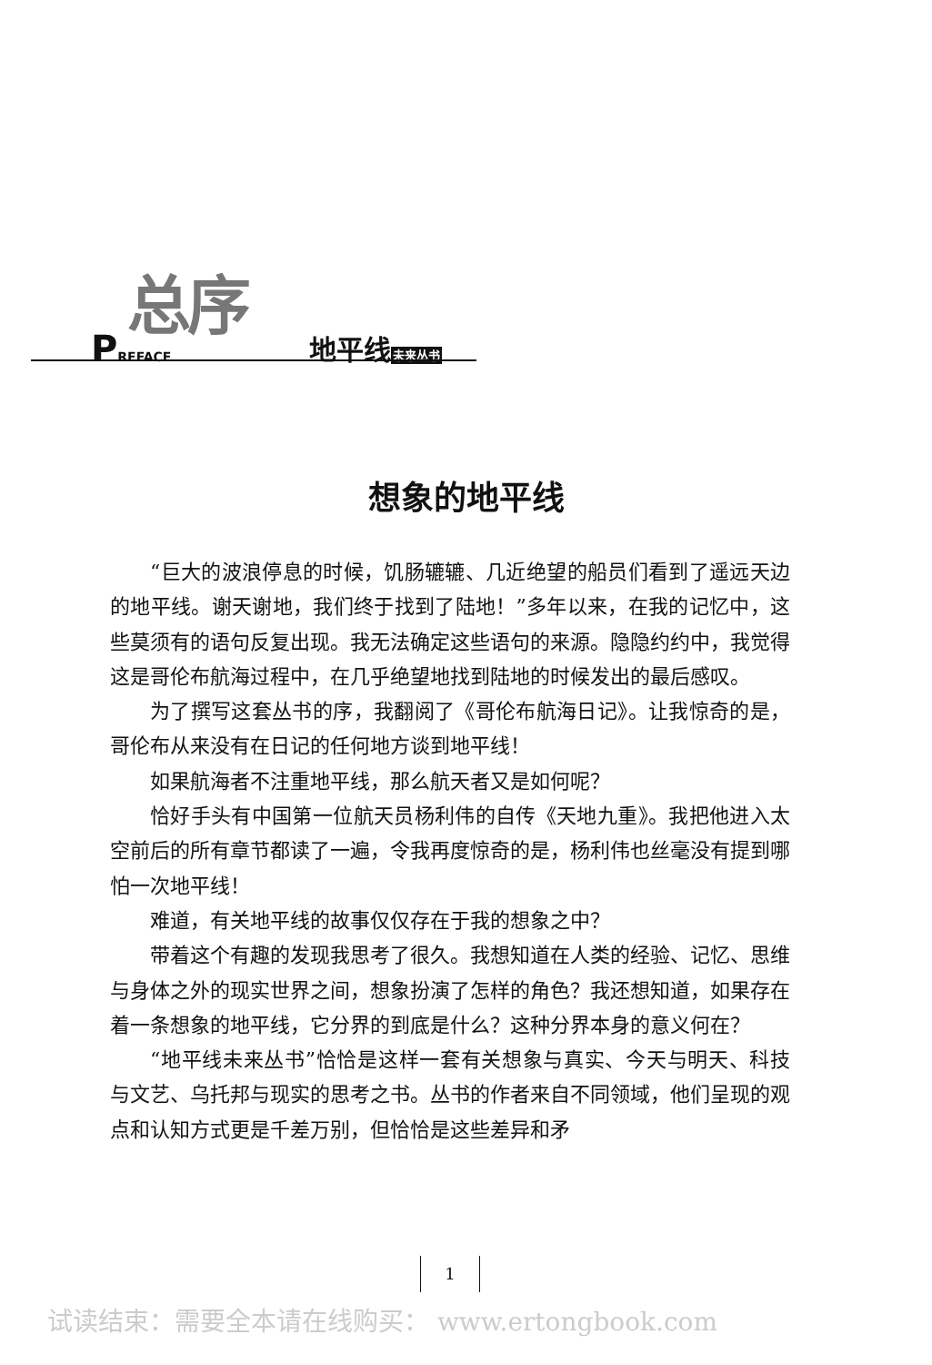总序
PREFACE 地平线未来丛书
想象的地平线
“巨大的波浪停息的时候，饥肠辘辘、几近绝望的船员们看到了遥远天边的地平线。谢天谢地，我们终于找到了陆地！”多年以来，在我的记忆中，这些莫须有的语句反复出现。我无法确定这些语句的来源。隐隐约约中，我觉得这是哥伦布航海过程中，在几乎绝望地找到陆地的时候发出的最后感叹。
为了撰写这套丛书的序，我翻阅了《哥伦布航海日记》。让我惊奇的是，哥伦布从来没有在日记的任何地方谈到地平线！
如果航海者不注重地平线，那么航天者又是如何呢？
恰好手头有中国第一位航天员杨利伟的自传《天地九重》。我把他进入太空前后的所有章节都读了一遍，令我再度惊奇的是，杨利伟也丝毫没有提到哪怕一次地平线！
难道，有关地平线的故事仅仅存在于我的想象之中？
带着这个有趣的发现我思考了很久。我想知道在人类的经验、记忆、思维与身体之外的现实世界之间，想象扮演了怎样的角色？我还想知道，如果存在着一条想象的地平线，它分界的到底是什么？这种分界本身的意义何在？
“地平线未来丛书”恰恰是这样一套有关想象与真实、今天与明天、科技与文艺、乌托邦与现实的思考之书。丛书的作者来自不同领域，他们呈现的观点和认知方式更是千差万别，但恰恰是这些差异和矛
1
试读结束：需要全本请在线购买： www.ertongbook.com